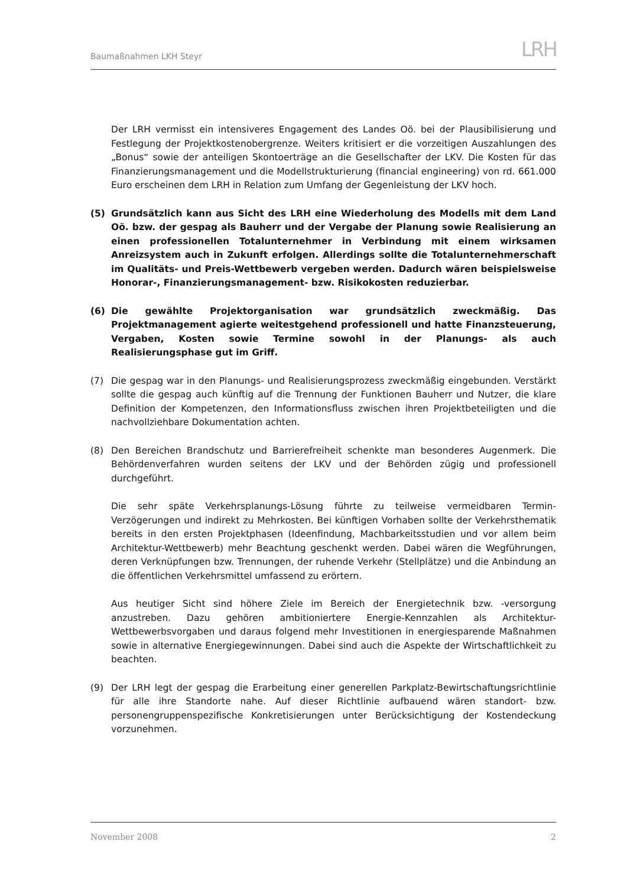Baumaßnahmen LKH Steyr
LRH
Der LRH vermisst ein intensiveres Engagement des Landes Oö. bei der Plausibilisierung und Festlegung der Projektkostenobergrenze. Weiters kritisiert er die vorzeitigen Auszahlungen des „Bonus“ sowie der anteiligen Skontoerträge an die Gesellschafter der LKV. Die Kosten für das Finanzierungsmanagement und die Modellstrukturierung (financial engineering) von rd. 661.000 Euro erscheinen dem LRH in Relation zum Umfang der Gegenleistung der LKV hoch.
(5) Grundsätzlich kann aus Sicht des LRH eine Wiederholung des Modells mit dem Land Oö. bzw. der gespag als Bauherr und der Vergabe der Planung sowie Realisierung an einen professionellen Totalunternehmer in Verbindung mit einem wirksamen Anreizsystem auch in Zukunft erfolgen. Allerdings sollte die Totalunternehmerschaft im Qualitäts- und Preis-Wettbewerb vergeben werden. Dadurch wären beispielsweise Honorar-, Finanzierungsmanagement- bzw. Risikokosten reduzierbar.
(6) Die gewählte Projektorganisation war grundsätzlich zweckmäßig. Das Projektmanagement agierte weitestgehend professionell und hatte Finanzsteuerung, Vergaben, Kosten sowie Termine sowohl in der Planungs- als auch Realisierungsphase gut im Griff.
(7) Die gespag war in den Planungs- und Realisierungsprozess zweckmäßig eingebunden. Verstärkt sollte die gespag auch künftig auf die Trennung der Funktionen Bauherr und Nutzer, die klare Definition der Kompetenzen, den Informationsfluss zwischen ihren Projektbeteiligten und die nachvollziehbare Dokumentation achten.
(8) Den Bereichen Brandschutz und Barrierefreiheit schenkte man besonderes Augenmerk. Die Behördenverfahren wurden seitens der LKV und der Behörden zügig und professionell durchgeführt.
Die sehr späte Verkehrsplanungs-Lösung führte zu teilweise vermeidbaren Termin-Verzögerungen und indirekt zu Mehrkosten. Bei künftigen Vorhaben sollte der Verkehrsthematik bereits in den ersten Projektphasen (Ideenfindung, Machbarkeitsstudien und vor allem beim Architektur-Wettbewerb) mehr Beachtung geschenkt werden. Dabei wären die Wegführungen, deren Verknüpfungen bzw. Trennungen, der ruhende Verkehr (Stellplätze) und die Anbindung an die öffentlichen Verkehrsmittel umfassend zu erörtern.
Aus heutiger Sicht sind höhere Ziele im Bereich der Energietechnik bzw. -versorgung anzustreben. Dazu gehören ambitioniertere Energie-Kennzahlen als Architektur-Wettbewerbsvorgaben und daraus folgend mehr Investitionen in energiesparende Maßnahmen sowie in alternative Energiegewinnungen. Dabei sind auch die Aspekte der Wirtschaftlichkeit zu beachten.
(9) Der LRH legt der gespag die Erarbeitung einer generellen Parkplatz-Bewirtschaftungsrichtlinie für alle ihre Standorte nahe. Auf dieser Richtlinie aufbauend wären standort- bzw. personengruppenspezifische Konkretisierungen unter Berücksichtigung der Kostendeckung vorzunehmen.
November 2008 2